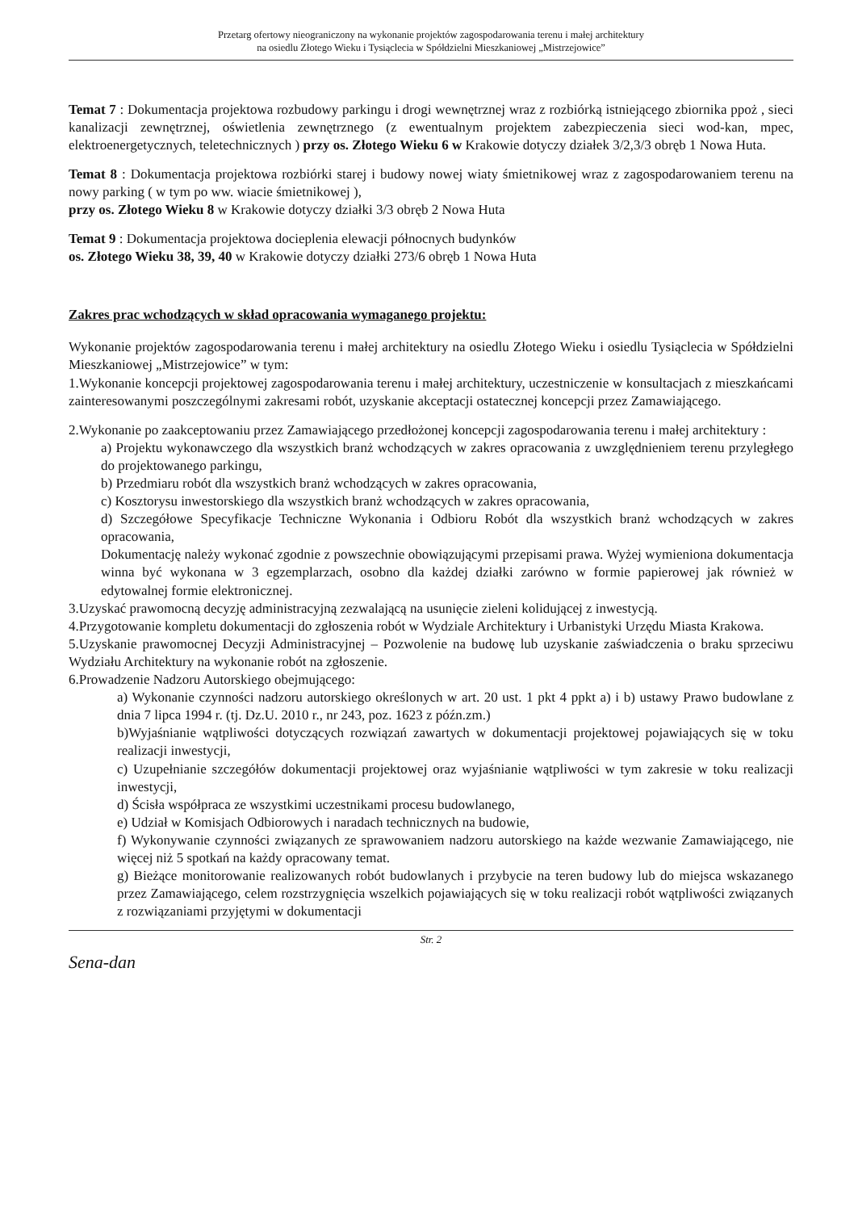Przetarg ofertowy nieograniczony na wykonanie projektów zagospodarowania terenu i małej architektury
na osiedlu Złotego Wieku i Tysiąclecia w Spółdzielni Mieszkaniowej „Mistrzejowice”
Temat 7 : Dokumentacja projektowa rozbudowy parkingu i drogi wewnętrznej wraz z rozbiórką istniejącego zbiornika ppoż , sieci kanalizacji zewnętrznej, oświetlenia zewnętrznego (z ewentualnym projektem zabezpieczenia sieci wod-kan, mpec, elektroenergetycznych, teletechnicznych ) przy os. Złotego Wieku 6 w Krakowie dotyczy działek 3/2,3/3 obręb 1 Nowa Huta.
Temat 8 : Dokumentacja projektowa rozbiórki starej i budowy nowej wiaty śmietnikowej wraz z zagospodarowaniem terenu na nowy parking ( w tym po ww. wiacie śmietnikowej ),
przy os. Złotego Wieku 8 w Krakowie dotyczy działki 3/3 obręb 2 Nowa Huta
Temat 9 : Dokumentacja projektowa docieplenia elewacji północnych budynków
os. Złotego Wieku 38, 39, 40 w Krakowie dotyczy działki 273/6 obręb 1 Nowa Huta
Zakres prac wchodzących w skład opracowania wymaganego projektu:
Wykonanie projektów zagospodarowania terenu i małej architektury na osiedlu Złotego Wieku i osiedlu Tysiąclecia w Spółdzielni Mieszkaniowej „Mistrzejowice” w tym:
1.Wykonanie koncepcji projektowej zagospodarowania terenu i małej architektury, uczestniczenie w konsultacjach z mieszkańcami zainteresowanymi poszczególnymi zakresami robót, uzyskanie akceptacji ostatecznej koncepcji przez Zamawiającego.
2.Wykonanie po zaakceptowaniu przez Zamawiającego przedłożonej koncepcji zagospodarowania terenu i małej architektury :
a) Projektu wykonawczego dla wszystkich branż wchodzących w zakres opracowania z uwzględnieniem terenu przyległego do projektowanego parkingu,
b) Przedmiaru robót dla wszystkich branż wchodzących w zakres opracowania,
c) Kosztorysu inwestorskiego dla wszystkich branż wchodzących w zakres opracowania,
d) Szczegółowe Specyfikacje Techniczne Wykonania i Odbioru Robót dla wszystkich branż wchodzących w zakres opracowania,
Dokumentację należy wykonać zgodnie z powszechnie obowiązującymi przepisami prawa. Wyżej wymieniona dokumentacja winna być wykonana w 3 egzemplarzach, osobno dla każdej działki zarówno w formie papierowej jak również w edytowalnej formie elektronicznej.
3.Uzyskać prawomocną decyzję administracyjną zezwalającą na usunięcie zieleni kolidującej z inwestycją.
4.Przygotowanie kompletu dokumentacji do zgłoszenia robót w Wydziale Architektury i Urbanistyki Urzędu Miasta Krakowa.
5.Uzyskanie prawomocnej Decyzji Administracyjnej – Pozwolenie na budowę lub uzyskanie zaświadczenia o braku sprzeciwu Wydziału Architektury na wykonanie robót na zgłoszenie.
6.Prowadzenie Nadzoru Autorskiego obejmującego:
a) Wykonanie czynności nadzoru autorskiego określonych w art. 20 ust. 1 pkt 4 ppkt a) i b) ustawy Prawo budowlane z dnia 7 lipca 1994 r. (tj. Dz.U. 2010 r., nr 243, poz. 1623 z późn.zm.)
b)Wyjaśnianie wątpliwości dotyczących rozwiązań zawartych w dokumentacji projektowej pojawiających się w toku realizacji inwestycji,
c) Uzupełnianie szczegółów dokumentacji projektowej oraz wyjaśnianie wątpliwości w tym zakresie w toku realizacji inwestycji,
d) Ścisła współpraca ze wszystkimi uczestnikami procesu budowlanego,
e) Udział w Komisjach Odbiorowych i naradach technicznych na budowie,
f) Wykonywanie czynności związanych ze sprawowaniem nadzoru autorskiego na każde wezwanie Zamawiającego, nie więcej niż 5 spotkań na każdy opracowany temat.
g) Bieżące monitorowanie realizowanych robót budowlanych i przybycie na teren budowy lub do miejsca wskazanego przez Zamawiającego, celem rozstrzygnięcia wszelkich pojawiających się w toku realizacji robót wątpliwości związanych z rozwiązaniami przyjętymi w dokumentacji
Str. 2
Sena-dan